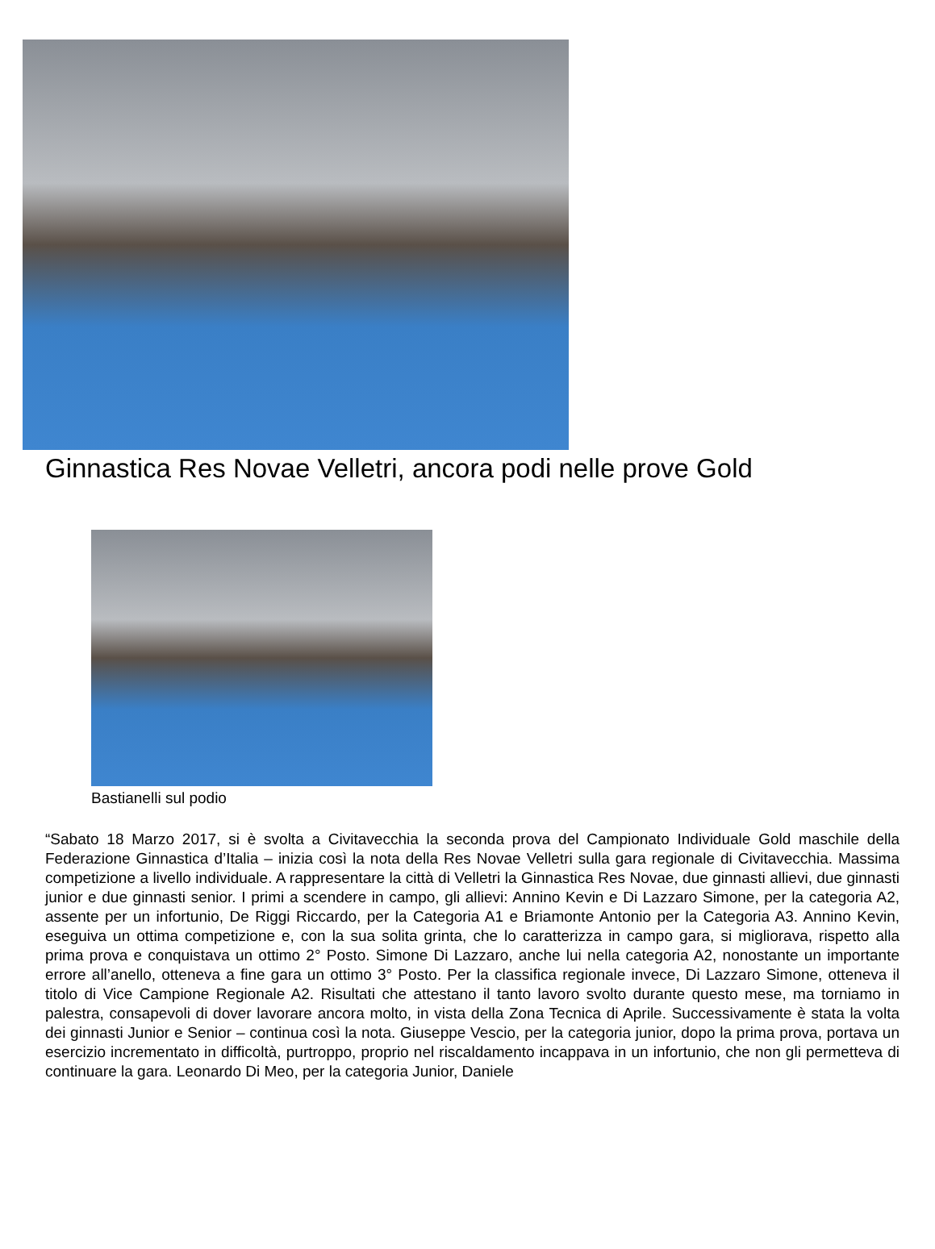Ginnastica Res Novae Velletri, ancora podi nelle prove Gold
Bastianelli sul podio
“Sabato 18 Marzo 2017, si è svolta a Civitavecchia la seconda prova del Campionato Individuale Gold maschile della Federazione Ginnastica d’Italia – inizia così la nota della Res Novae Velletri sulla gara regionale di Civitavecchia. Massima competizione a livello individuale. A rappresentare la città di Velletri la Ginnastica Res Novae, due ginnasti allievi, due ginnasti junior e due ginnasti senior. I primi a scendere in campo, gli allievi: Annino Kevin e Di Lazzaro Simone, per la categoria A2, assente per un infortunio, De Riggi Riccardo, per la Categoria A1 e Briamonte Antonio per la Categoria A3. Annino Kevin, eseguiva un ottima competizione e, con la sua solita grinta, che lo caratterizza in campo gara, si migliorava, rispetto alla prima prova e conquistava un ottimo 2° Posto. Simone Di Lazzaro, anche lui nella categoria A2, nonostante un importante errore all’anello, otteneva a fine gara un ottimo 3° Posto. Per la classifica regionale invece, Di Lazzaro Simone, otteneva il titolo di Vice Campione Regionale A2. Risultati che attestano il tanto lavoro svolto durante questo mese, ma torniamo in palestra, consapevoli di dover lavorare ancora molto, in vista della Zona Tecnica di Aprile. Successivamente è stata la volta dei ginnasti Junior e Senior – continua così la nota. Giuseppe Vescio, per la categoria junior, dopo la prima prova, portava un esercizio incrementato in difficoltà, purtroppo, proprio nel riscaldamento incappava in un infortunio, che non gli permetteva di continuare la gara. Leonardo Di Meo, per la categoria Junior, Daniele